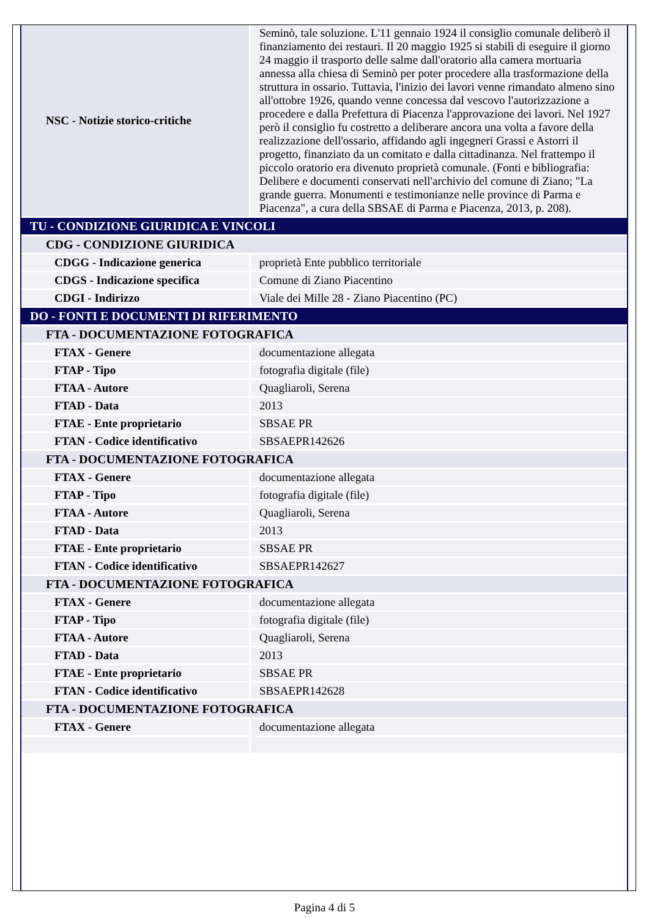| NSC - Notizie storico-critiche | Seminò, tale soluzione. L'11 gennaio 1924 il consiglio comunale deliberò il finanziamento dei restauri. Il 20 maggio 1925 si stabilì di eseguire il giorno 24 maggio il trasporto delle salme dall'oratorio alla camera mortuaria annessa alla chiesa di Seminò per poter procedere alla trasformazione della struttura in ossario. Tuttavia, l'inizio dei lavori venne rimandato almeno sino all'ottobre 1926, quando venne concessa dal vescovo l'autorizzazione a procedere e dalla Prefettura di Piacenza l'approvazione dei lavori. Nel 1927 però il consiglio fu costretto a deliberare ancora una volta a favore della realizzazione dell'ossario, affidando agli ingegneri Grassi e Astorri il progetto, finanziato da un comitato e dalla cittadinanza. Nel frattempo il piccolo oratorio era divenuto proprietà comunale. (Fonti e bibliografia: Delibere e documenti conservati nell'archivio del comune di Ziano; "La grande guerra. Monumenti e testimonianze nelle province di Parma e Piacenza", a cura della SBSAE di Parma e Piacenza, 2013, p. 208). |
| TU - CONDIZIONE GIURIDICA E VINCOLI | |
| CDG - CONDIZIONE GIURIDICA | |
| CDGG - Indicazione generica | proprietà Ente pubblico territoriale |
| CDGS - Indicazione specifica | Comune di Ziano Piacentino |
| CDGI - Indirizzo | Viale dei Mille 28 - Ziano Piacentino (PC) |
| DO - FONTI E DOCUMENTI DI RIFERIMENTO | |
| FTA - DOCUMENTAZIONE FOTOGRAFICA | |
| FTAX - Genere | documentazione allegata |
| FTAP - Tipo | fotografia digitale (file) |
| FTAA - Autore | Quagliaroli, Serena |
| FTAD - Data | 2013 |
| FTAE - Ente proprietario | SBSAE PR |
| FTAN - Codice identificativo | SBSAEPR142626 |
| FTA - DOCUMENTAZIONE FOTOGRAFICA | |
| FTAX - Genere | documentazione allegata |
| FTAP - Tipo | fotografia digitale (file) |
| FTAA - Autore | Quagliaroli, Serena |
| FTAD - Data | 2013 |
| FTAE - Ente proprietario | SBSAE PR |
| FTAN - Codice identificativo | SBSAEPR142627 |
| FTA - DOCUMENTAZIONE FOTOGRAFICA | |
| FTAX - Genere | documentazione allegata |
| FTAP - Tipo | fotografia digitale (file) |
| FTAA - Autore | Quagliaroli, Serena |
| FTAD - Data | 2013 |
| FTAE - Ente proprietario | SBSAE PR |
| FTAN - Codice identificativo | SBSAEPR142628 |
| FTA - DOCUMENTAZIONE FOTOGRAFICA | |
| FTAX - Genere | documentazione allegata |
Pagina 4 di 5